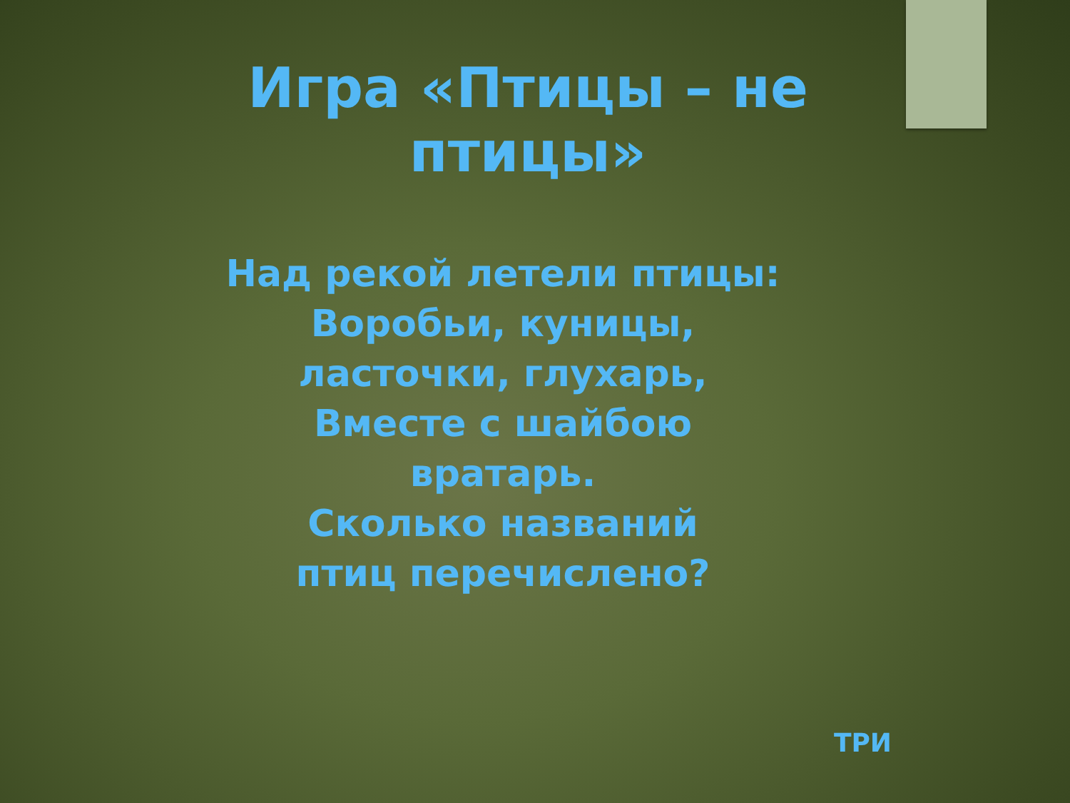Игра «Птицы – не птицы»
Над рекой летели птицы:
Воробьи, куницы,
ласточки, глухарь,
Вместе с шайбою
вратарь.
Сколько названий
птиц перечислено?
ТРИ